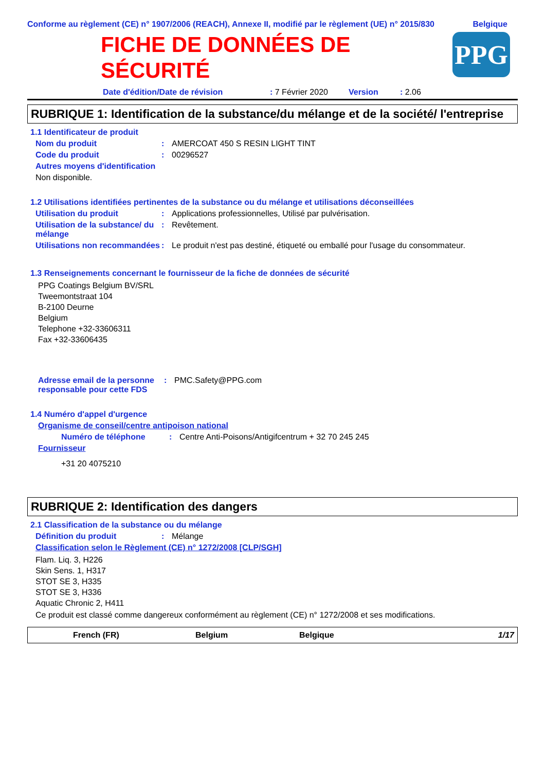Conforme au règlement (CE) n° 1907/2006 (REACH), Annexe II, modifié par le règlement (UE) n° 2015/830 Belgique
FICHE DE DONNÉES DE
SÉCURITÉ
PPG
Date d'édition/Date de révision: 7 Février 2020 Version: 2.06
RUBRIQUE 1: Identification de la substance/du mélange et de la société/ l'entreprise
1.1 Identificateur de produit
Nom du produit: AMERCOAT 450 S RESIN LIGHT TINT
Code du produit: 00296527
Autres moyens d'identification
Non disponible.
1.2 Utilisations identifiées pertinentes de la substance ou du mélange et utilisations déconseillées
Utilisation du produit: Applications professionnelles, Utilisé par pulvérisation.
Utilisation de la substance/ du mélange: Revêtement.
Utilisations non recommandées: Le produit n'est pas destiné, étiqueté ou emballé pour l'usage du consommateur.
1.3 Renseignements concernant le fournisseur de la fiche de données de sécurité
PPG Coatings Belgium BV/SRL
Tweemontstraat 104
B-2100 Deurne
Belgium
Telephone +32-33606311
Fax +32-33606435
Adresse email de la personne responsable pour cette FDS: PMC.Safety@PPG.com
1.4 Numéro d'appel d'urgence
Organisme de conseil/centre antipoison national
Numéro de téléphone: Centre Anti-Poisons/Antigifcentrum + 32 70 245 245
Fournisseur
+31 20 4075210
RUBRIQUE 2: Identification des dangers
2.1 Classification de la substance ou du mélange
Définition du produit: Mélange
Classification selon le Règlement (CE) n° 1272/2008 [CLP/SGH]
Flam. Liq. 3, H226
Skin Sens. 1, H317
STOT SE 3, H335
STOT SE 3, H336
Aquatic Chronic 2, H411
Ce produit est classé comme dangereux conformément au règlement (CE) n° 1272/2008 et ses modifications.
French (FR) Belgium Belgique 1/17